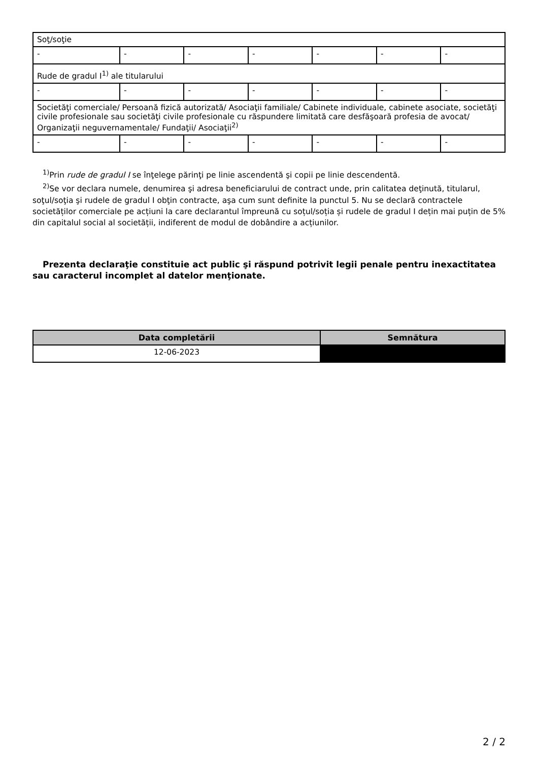| Soţ/soţie | | | | | | |
| - | - | - | - | - | - | - |
| Rude de gradul I<sup>1)</sup> ale titularului | | | | | | |
| - | - | - | - | - | - | - |
| Societăţi comerciale/ Persoană fizică autorizată/ Asociaţii familiale/ Cabinete individuale, cabinete asociate, societăţi civile profesionale sau societăţi civile profesionale cu răspundere limitată care desfăşoară profesia de avocat/ Organizaţii neguvernamentale/ Fundaţii/ Asociaţii<sup>2)</sup> | | | | | | |
| - | - | - | - | - | - | - |
<sup>1)</sup> Prin rude de gradul I se înţelege părinţi pe linie ascendentă şi copii pe linie descendentă.
<sup>2)</sup> Se vor declara numele, denumirea şi adresa beneficiarului de contract unde, prin calitatea deţinută, titularul, soţul/soţia şi rudele de gradul I obţin contracte, aşa cum sunt definite la punctul 5. Nu se declară contractele societăților comerciale pe acțiuni la care declarantul împreună cu soțul/soția și rudele de gradul I dețin mai puțin de 5% din capitalul social al societății, indiferent de modul de dobândire a acțiunilor.
Prezenta declaraţie constituie act public şi răspund potrivit legii penale pentru inexactitatea sau caracterul incomplet al datelor menţionate.
| Data completării | Semnătura |
| --- | --- |
| 12-06-2023 | |
2 / 2